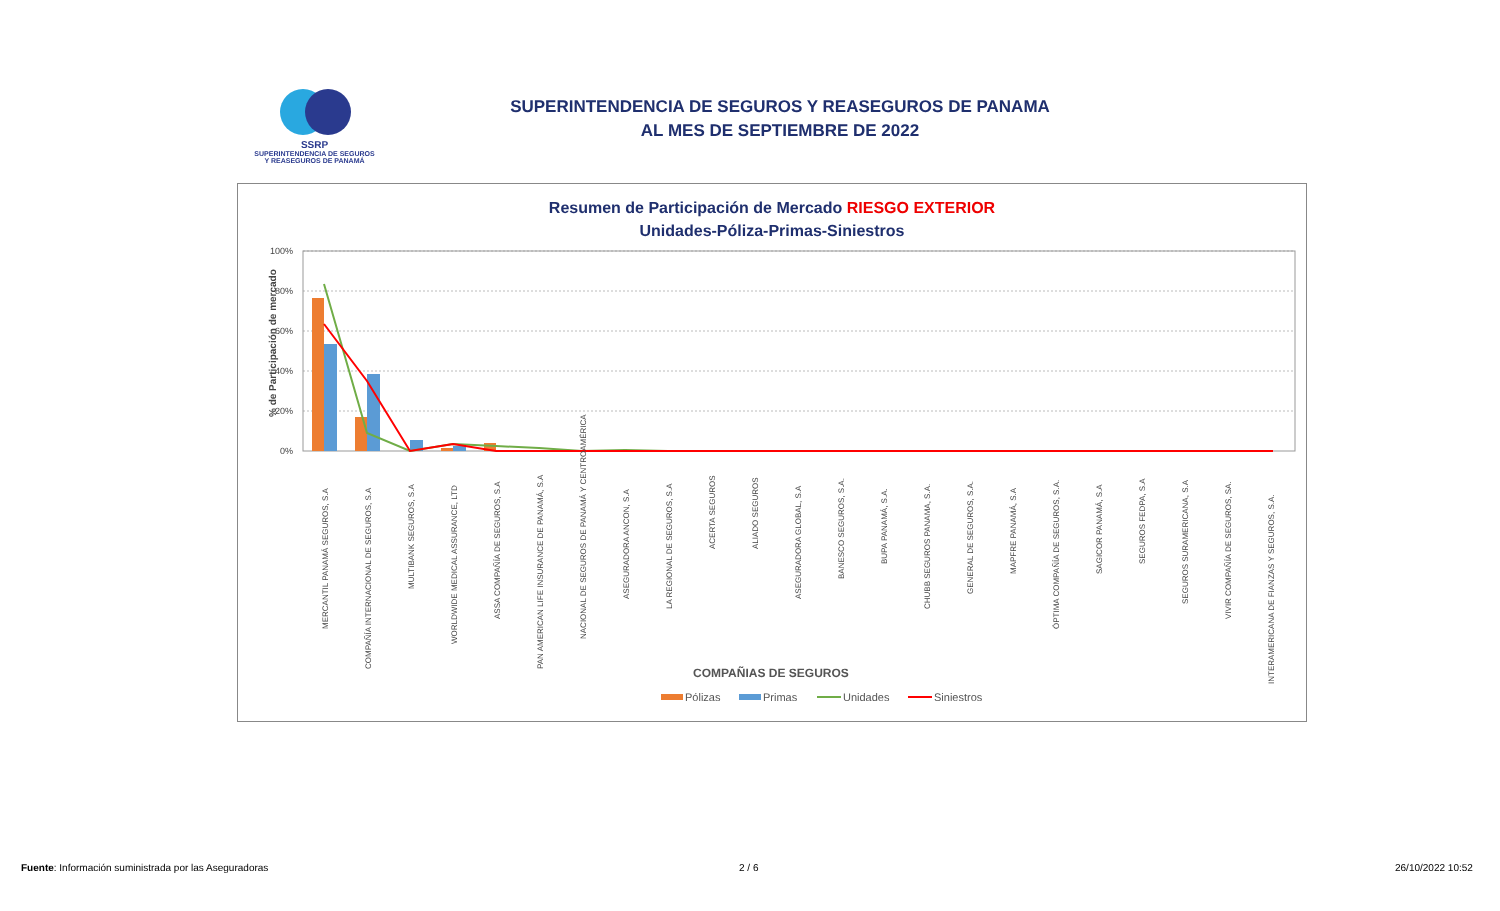SSRP
SUPERINTENDENCIA DE SEGUROS
Y REASEGUROS DE PANAMÁ
SUPERINTENDENCIA DE SEGUROS Y REASEGUROS DE PANAMA
AL MES DE SEPTIEMBRE DE 2022
Resumen de Participación de Mercado RIESGO EXTERIOR
Unidades-Póliza-Primas-Siniestros
% de Participación de mercado
100%
80%
60%
40%
20%
0%
MERCANTIL PANAMÁ SEGUROS, S.A
COMPAÑÍA INTERNACIONAL DE SEGUROS, S.A
MULTIBANK SEGUROS, S.A
WORLDWIDE MEDICAL ASSURANCE, LTD
ASSA COMPAÑÍA DE SEGUROS, S.A
PAN AMERICAN LIFE INSURANCE DE PANAMÁ, S.A
NACIONAL DE SEGUROS DE PANAMÁ Y CENTROAMÉRICA
ASEGURADORA ANCON, S.A
LA REGIONAL DE SEGUROS, S.A
ACERTA SEGUROS
ALIADO SEGUROS
ASEGURADORA GLOBAL, S.A
BANESCO SEGUROS, S.A.
BUPA PANAMÁ, S.A.
CHUBB SEGUROS PANAMA, S.A.
GENERAL DE SEGUROS, S.A.
MAPFRE PANAMÁ, S.A
ÓPTIMA COMPAÑÍA DE SEGUROS, S.A.
SAGICOR PANAMÁ, S.A
SEGUROS FEDPA, S.A
SEGUROS SURAMERICANA, S.A
VIVIR COMPAÑÍA DE SEGUROS, SA.
INTERAMERICANA DE FIANZAS Y SEGUROS, S.A.
COMPAÑIAS DE SEGUROS
Pólizas
Primas
Unidades
Siniestros
Fuente: Información suministrada por las Aseguradoras
2 / 6 26/10/2022 10:52